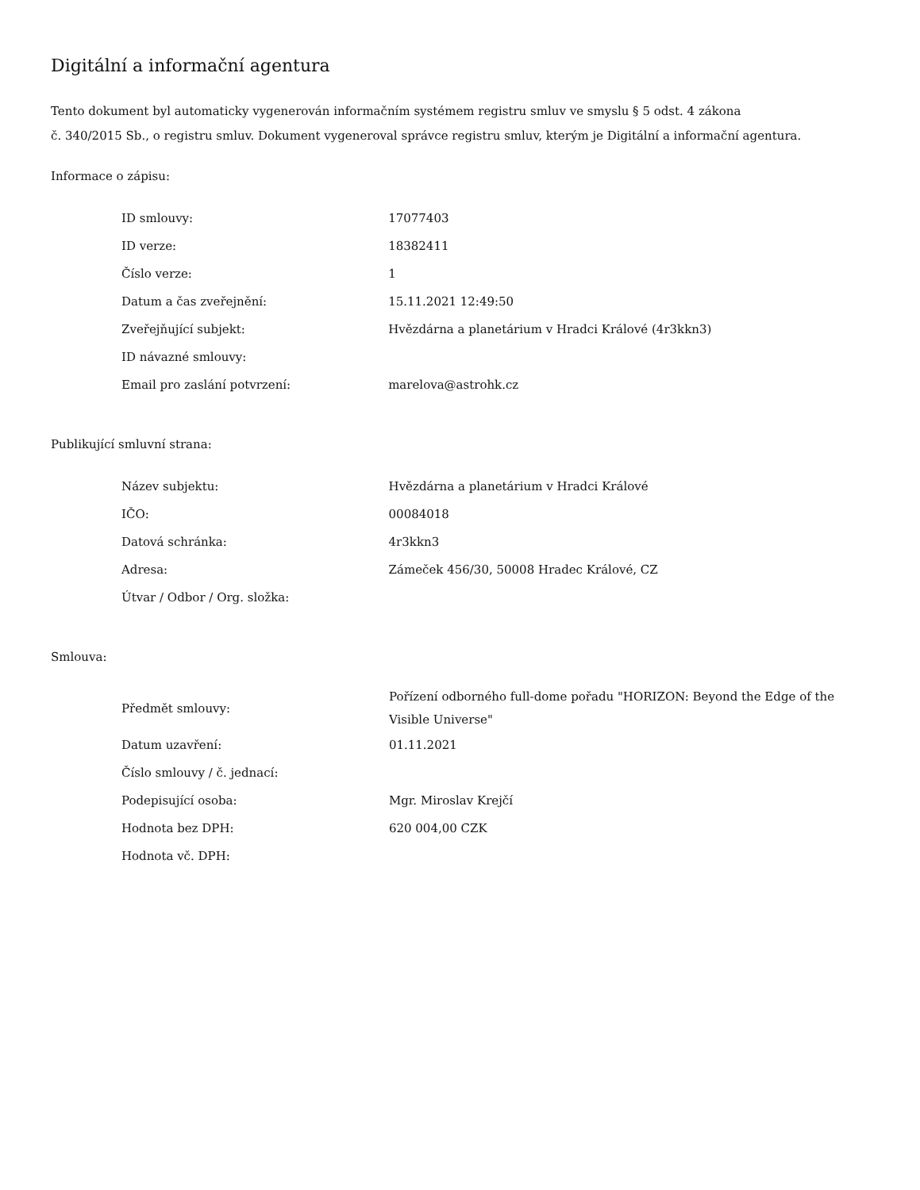Digitální a informační agentura
Tento dokument byl automaticky vygenerován informačním systémem registru smluv ve smyslu § 5 odst. 4 zákona
č. 340/2015 Sb., o registru smluv. Dokument vygeneroval správce registru smluv, kterým je Digitální a informační agentura.
Informace o zápisu:
| ID smlouvy: | 17077403 |
| ID verze: | 18382411 |
| Číslo verze: | 1 |
| Datum a čas zveřejnění: | 15.11.2021 12:49:50 |
| Zveřejňující subjekt: | Hvězdárna a planetárium v Hradci Králové (4r3kkn3) |
| ID návazné smlouvy: | |
| Email pro zaslání potvrzení: | marelova@astrohk.cz |
Publikující smluvní strana:
| Název subjektu: | Hvězdárna a planetárium v Hradci Králové |
| IČO: | 00084018 |
| Datová schránka: | 4r3kkn3 |
| Adresa: | Zámeček 456/30, 50008 Hradec Králové, CZ |
| Útvar / Odbor / Org. složka: | |
Smlouva:
| Předmět smlouvy: | Pořízení odborného full-dome pořadu "HORIZON: Beyond the Edge of the Visible Universe" |
| Datum uzavření: | 01.11.2021 |
| Číslo smlouvy / č. jednací: | |
| Podepisující osoba: | Mgr. Miroslav Krejčí |
| Hodnota bez DPH: | 620 004,00 CZK |
| Hodnota vč. DPH: | |